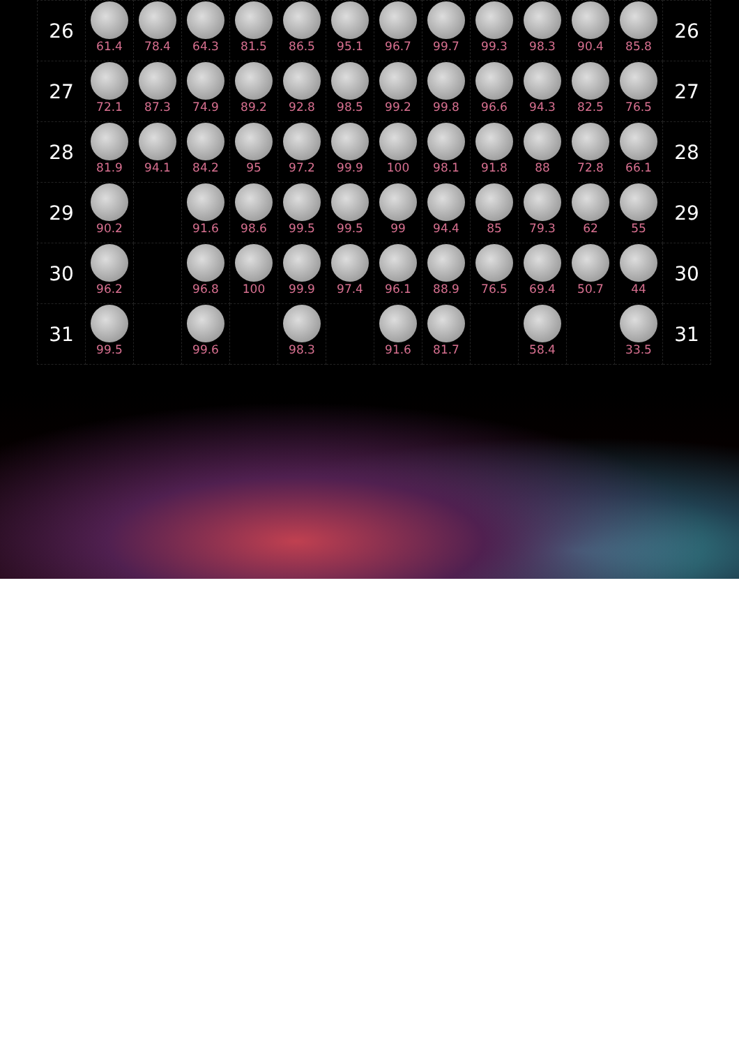| 26 | 61.4 | 78.4 | 64.3 | 81.5 | 86.5 | 95.1 | 96.7 | 99.7 | 99.3 | 98.3 | 90.4 | 85.8 | 26 |
| 27 | 72.1 | 87.3 | 74.9 | 89.2 | 92.8 | 98.5 | 99.2 | 99.8 | 96.6 | 94.3 | 82.5 | 76.5 | 27 |
| 28 | 81.9 | 94.1 | 84.2 | 95 | 97.2 | 99.9 | 100 | 98.1 | 91.8 | 88 | 72.8 | 66.1 | 28 |
| 29 | 90.2 | | 91.6 | 98.6 | 99.5 | 99.5 | 99 | 94.4 | 85 | 79.3 | 62 | 55 | 29 |
| 30 | 96.2 | | 96.8 | 100 | 99.9 | 97.4 | 96.1 | 88.9 | 76.5 | 69.4 | 50.7 | 44 | 30 |
| 31 | 99.5 | | 99.6 | | 98.3 | | 91.6 | 81.7 | | 58.4 | | 33.5 | 31 |